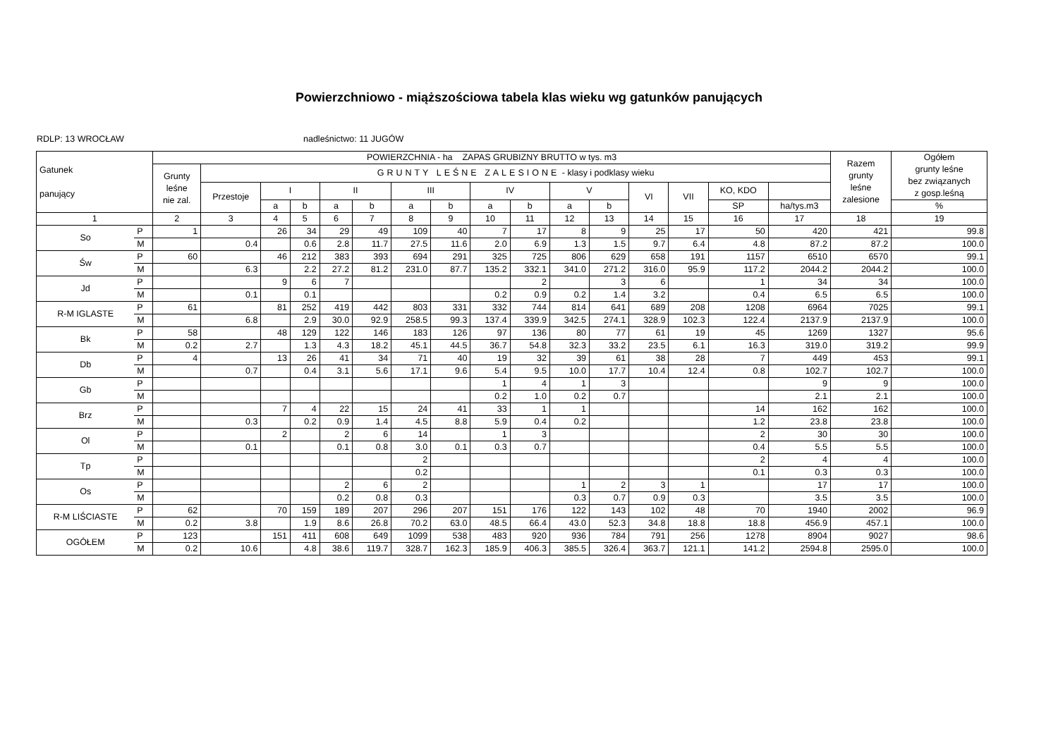Powierzchniowo - miąższościowa tabela klas wieku wg gatunków panujących
RDLP: 13 WROCŁAW nadleśnictwo: 11 JUGÓW
| Gatunek panujący | | POWIERZCHNIA - ha ZAPAS GRUBIZNY BRUTTO w tys. m3 | | | | | | | | | | | | | | | | Razem grunty leśne zalesione | Ogółem grunty leśne bez związanych z gosp.leśną |
| --- | --- | --- | --- | --- | --- | --- | --- | --- | --- | --- | --- | --- | --- | --- | --- | --- | --- | --- | --- |
| | | Grunty leśne nie zal. | GRUNTY LEŚNE ZALESIONE - klasy i podklasy wieku | | | | | | | | | | | | | | | | |
| | | | Przestoje | I | | II | | III | | IV | | V | | VI | VII | KO, KDO | | | |
| | | | | a | b | a | b | a | b | a | b | a | b | | | SP | ha/tys.m3 | | % |
| 1 | | 2 | 3 | 4 | 5 | 6 | 7 | 8 | 9 | 10 | 11 | 12 | 13 | 14 | 15 | 16 | 17 | 18 | 19 |
| So | P | 1 | | 26 | 34 | 29 | 49 | 109 | 40 | 7 | 17 | 8 | 9 | 25 | 17 | 50 | 420 | 421 | 99.8 |
| | M | | 0.4 | | 0.6 | 2.8 | 11.7 | 27.5 | 11.6 | 2.0 | 6.9 | 1.3 | 1.5 | 9.7 | 6.4 | 4.8 | 87.2 | 87.2 | 100.0 |
| Św | P | 60 | | 46 | 212 | 383 | 393 | 694 | 291 | 325 | 725 | 806 | 629 | 658 | 191 | 1157 | 6510 | 6570 | 99.1 |
| | M | | 6.3 | | 2.2 | 27.2 | 81.2 | 231.0 | 87.7 | 135.2 | 332.1 | 341.0 | 271.2 | 316.0 | 95.9 | 117.2 | 2044.2 | 2044.2 | 100.0 |
| Jd | P | | | 9 | 6 | 7 | | | | | 2 | | 3 | 6 | | 1 | 34 | 34 | 100.0 |
| | M | | 0.1 | | 0.1 | | | | | 0.2 | 0.9 | 0.2 | 1.4 | 3.2 | | 0.4 | 6.5 | 6.5 | 100.0 |
| R-M IGLASTE | P | 61 | | 81 | 252 | 419 | 442 | 803 | 331 | 332 | 744 | 814 | 641 | 689 | 208 | 1208 | 6964 | 7025 | 99.1 |
| | M | | 6.8 | | 2.9 | 30.0 | 92.9 | 258.5 | 99.3 | 137.4 | 339.9 | 342.5 | 274.1 | 328.9 | 102.3 | 122.4 | 2137.9 | 2137.9 | 100.0 |
| Bk | P | 58 | | 48 | 129 | 122 | 146 | 183 | 126 | 97 | 136 | 80 | 77 | 61 | 19 | 45 | 1269 | 1327 | 95.6 |
| | M | 0.2 | 2.7 | | 1.3 | 4.3 | 18.2 | 45.1 | 44.5 | 36.7 | 54.8 | 32.3 | 33.2 | 23.5 | 6.1 | 16.3 | 319.0 | 319.2 | 99.9 |
| Db | P | 4 | | 13 | 26 | 41 | 34 | 71 | 40 | 19 | 32 | 39 | 61 | 38 | 28 | 7 | 449 | 453 | 99.1 |
| | M | | 0.7 | | 0.4 | 3.1 | 5.6 | 17.1 | 9.6 | 5.4 | 9.5 | 10.0 | 17.7 | 10.4 | 12.4 | 0.8 | 102.7 | 102.7 | 100.0 |
| Gb | P | | | | | | | | | 1 | 4 | 1 | 3 | | | | 9 | 9 | 100.0 |
| | M | | | | | | | | | 0.2 | 1.0 | 0.2 | 0.7 | | | | 2.1 | 2.1 | 100.0 |
| Brz | P | | | 7 | 4 | 22 | 15 | 24 | 41 | 33 | 1 | 1 | | | | 14 | 162 | 162 | 100.0 |
| | M | | 0.3 | | 0.2 | 0.9 | 1.4 | 4.5 | 8.8 | 5.9 | 0.4 | 0.2 | | | | 1.2 | 23.8 | 23.8 | 100.0 |
| Ol | P | | | 2 | | 2 | 6 | 14 | | 1 | 3 | | | | | 2 | 30 | 30 | 100.0 |
| | M | | 0.1 | | | 0.1 | 0.8 | 3.0 | 0.1 | 0.3 | 0.7 | | | | | 0.4 | 5.5 | 5.5 | 100.0 |
| Tp | P | | | | | | | 2 | | | | | | | | 2 | 4 | 4 | 100.0 |
| | M | | | | | | | 0.2 | | | | | | | | 0.1 | 0.3 | 0.3 | 100.0 |
| Os | P | | | | | 2 | 6 | 2 | | | | 1 | 2 | 3 | 1 | | 17 | 17 | 100.0 |
| | M | | | | | 0.2 | 0.8 | 0.3 | | | | 0.3 | 0.7 | 0.9 | 0.3 | | 3.5 | 3.5 | 100.0 |
| R-M LIŚCIASTE | P | 62 | | 70 | 159 | 189 | 207 | 296 | 207 | 151 | 176 | 122 | 143 | 102 | 48 | 70 | 1940 | 2002 | 96.9 |
| | M | 0.2 | 3.8 | | 1.9 | 8.6 | 26.8 | 70.2 | 63.0 | 48.5 | 66.4 | 43.0 | 52.3 | 34.8 | 18.8 | 18.8 | 456.9 | 457.1 | 100.0 |
| OGÓŁEM | P | 123 | | 151 | 411 | 608 | 649 | 1099 | 538 | 483 | 920 | 936 | 784 | 791 | 256 | 1278 | 8904 | 9027 | 98.6 |
| | M | 0.2 | 10.6 | | 4.8 | 38.6 | 119.7 | 328.7 | 162.3 | 185.9 | 406.3 | 385.5 | 326.4 | 363.7 | 121.1 | 141.2 | 2594.8 | 2595.0 | 100.0 |